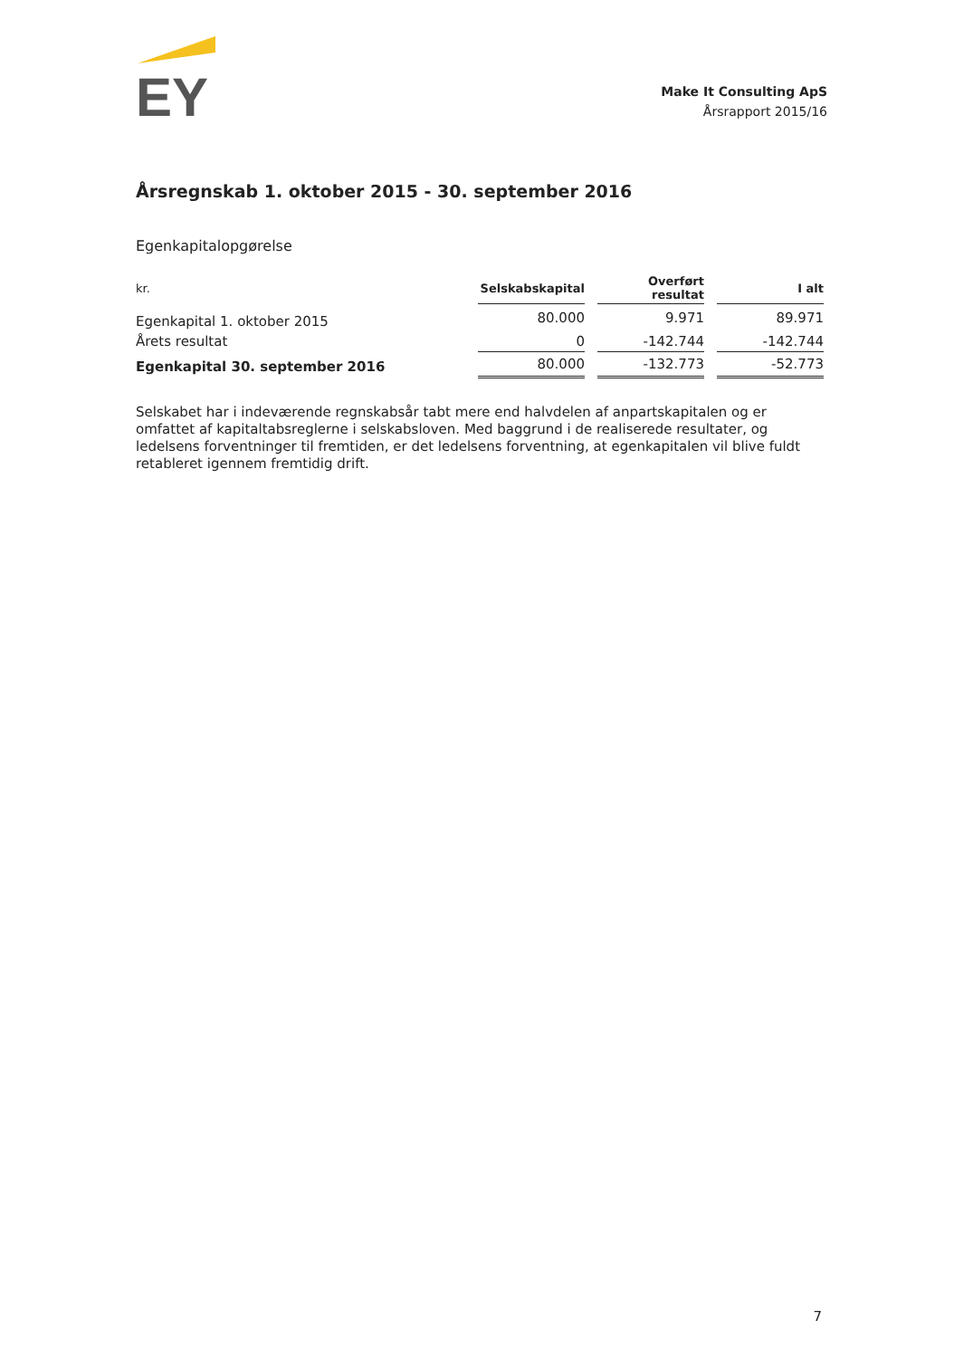EY
Make It Consulting ApS
Årsrapport 2015/16
Årsregnskab 1. oktober 2015 - 30. september 2016
Egenkapitalopgørelse
| kr. | Selskabskapital | | Overført resultat | | I alt |
| --- | --- | --- | --- | --- | --- |
| Egenkapital 1. oktober 2015 | 80.000 | | 9.971 | | 89.971 |
| Årets resultat | 0 | | -142.744 | | -142.744 |
| Egenkapital 30. september 2016 | 80.000 | | -132.773 | | -52.773 |
Selskabet har i indeværende regnskabsår tabt mere end halvdelen af anpartskapitalen og er omfattet af kapitaltabsreglerne i selskabsloven. Med baggrund i de realiserede resultater, og ledelsens forventninger til fremtiden, er det ledelsens forventning, at egenkapitalen vil blive fuldt retableret igennem fremtidig drift.
7